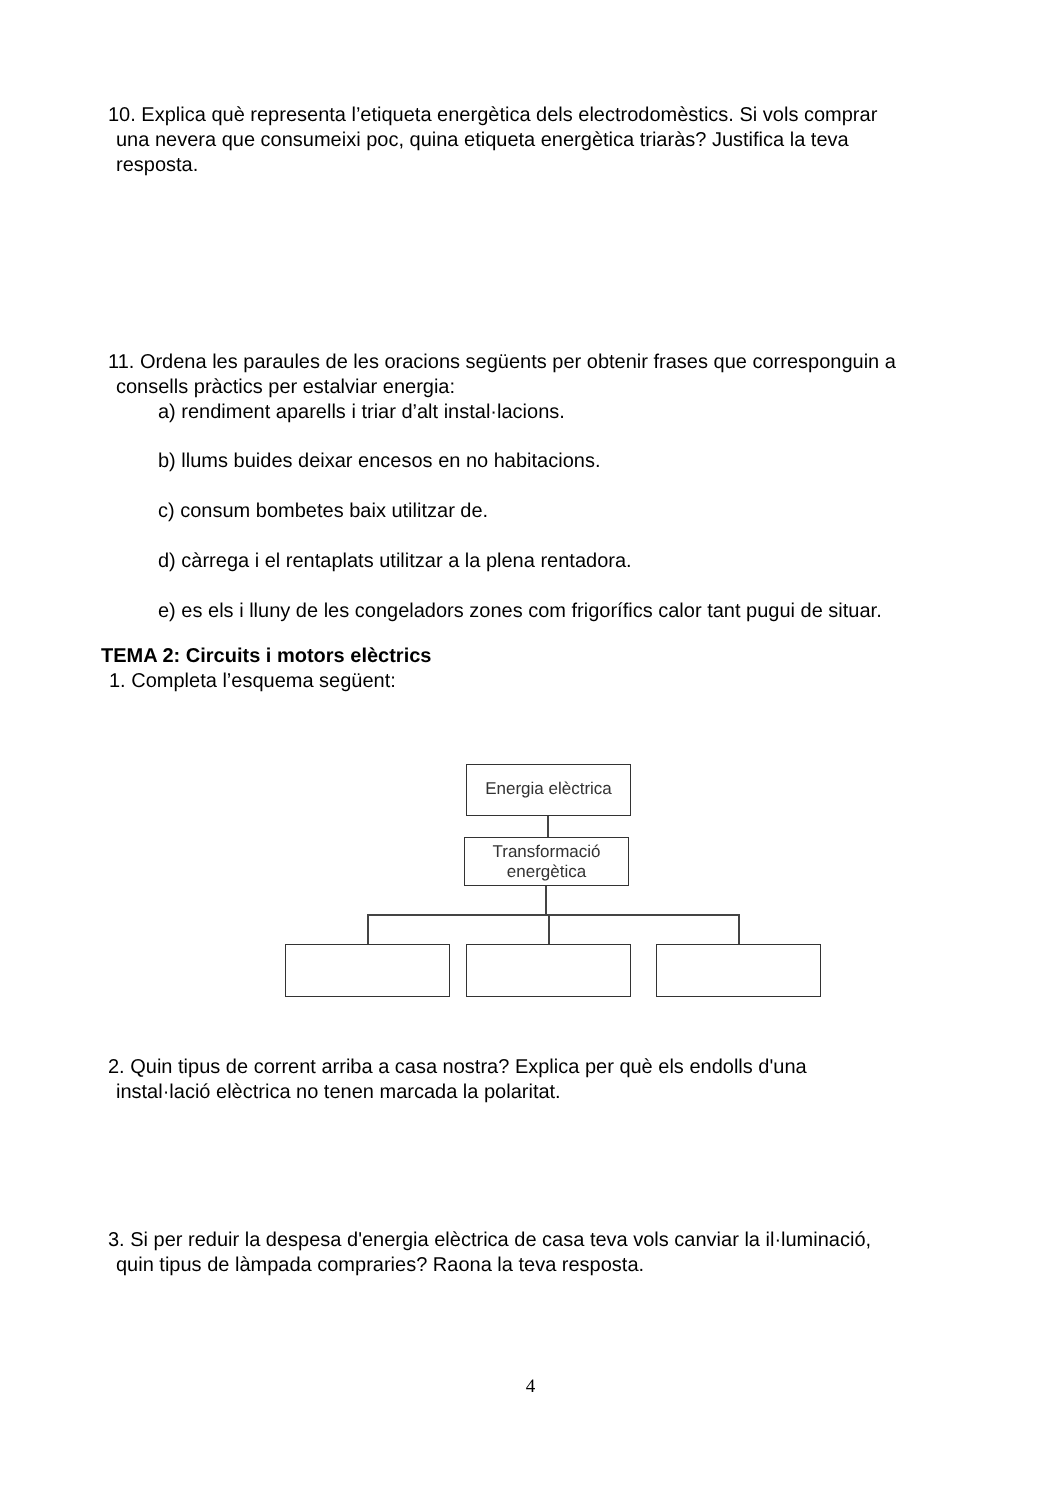10. Explica què representa l’etiqueta energètica dels electrodomèstics. Si vols comprar
una nevera que consumeixi poc, quina etiqueta energètica triaràs? Justifica la teva
resposta.
11. Ordena les paraules de les oracions següents per obtenir frases que corresponguin a
consells pràctics per estalviar energia:
a) rendiment aparells i triar d’alt instal·lacions.
b) llums buides deixar encesos en no habitacions.
c) consum bombetes baix utilitzar de.
d) càrrega i el rentaplats utilitzar a la plena rentadora.
e) es els i lluny de les congeladors zones com frigorífics calor tant pugui de situar.
TEMA 2: Circuits i motors elèctrics
1. Completa l’esquema següent:
Energia elèctrica
Transformació
energètica
2. Quin tipus de corrent arriba a casa nostra? Explica per què els endolls d'una
instal·lació elèctrica no tenen marcada la polaritat.
3. Si per reduir la despesa d'energia elèctrica de casa teva vols canviar la il·luminació,
quin tipus de làmpada compraries? Raona la teva resposta.
4